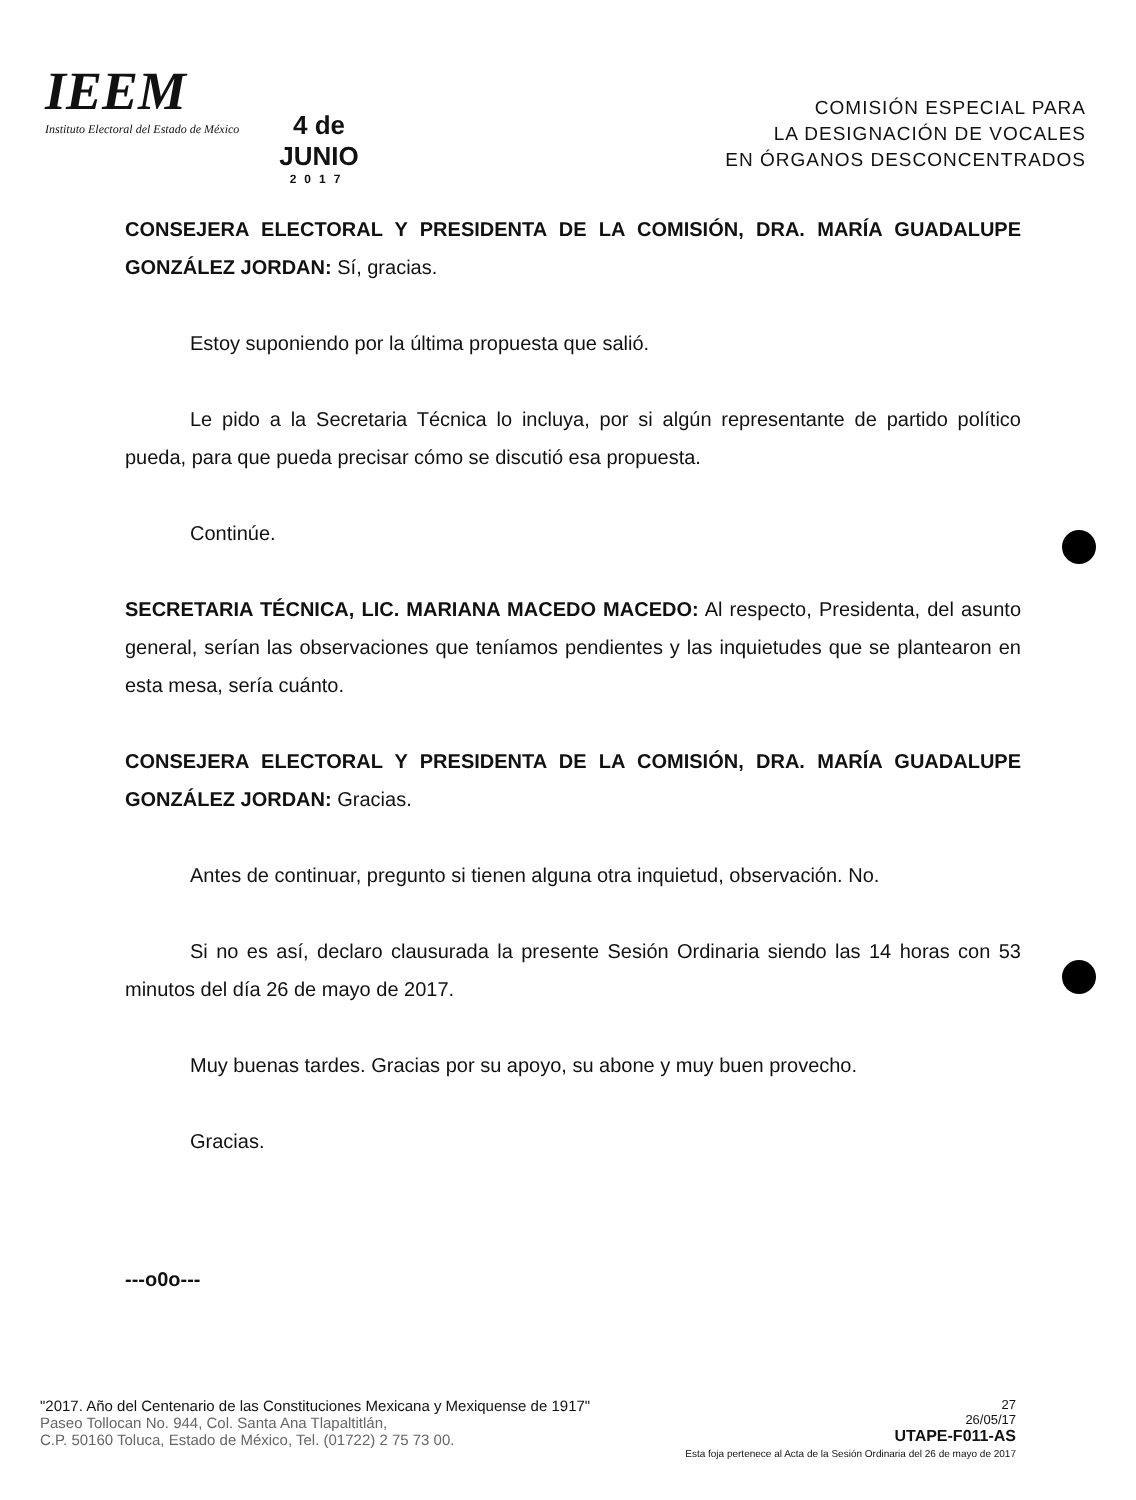IEEM
Instituto Electoral del Estado de México
4 de
JUNIO
2017
COMISIÓN ESPECIAL PARA
LA DESIGNACIÓN DE VOCALES
EN ÓRGANOS DESCONCENTRADOS
CONSEJERA ELECTORAL Y PRESIDENTA DE LA COMISIÓN, DRA. MARÍA GUADALUPE GONZÁLEZ JORDAN: Sí, gracias.
Estoy suponiendo por la última propuesta que salió.
Le pido a la Secretaria Técnica lo incluya, por si algún representante de partido político pueda, para que pueda precisar cómo se discutió esa propuesta.
Continúe.
SECRETARIA TÉCNICA, LIC. MARIANA MACEDO MACEDO: Al respecto, Presidenta, del asunto general, serían las observaciones que teníamos pendientes y las inquietudes que se plantearon en esta mesa, sería cuánto.
CONSEJERA ELECTORAL Y PRESIDENTA DE LA COMISIÓN, DRA. MARÍA GUADALUPE GONZÁLEZ JORDAN: Gracias.
Antes de continuar, pregunto si tienen alguna otra inquietud, observación. No.
Si no es así, declaro clausurada la presente Sesión Ordinaria siendo las 14 horas con 53 minutos del día 26 de mayo de 2017.
Muy buenas tardes. Gracias por su apoyo, su abone y muy buen provecho.
Gracias.
---o0o---
"2017. Año del Centenario de las Constituciones Mexicana y Mexiquense de 1917"
Paseo Tollocan No. 944, Col. Santa Ana Tlapaltitlán,
C.P. 50160 Toluca, Estado de México, Tel. (01722) 2 75 73 00.
27
26/05/17
UTAPE-F011-AS
Esta foja pertenece al Acta de la Sesión Ordinaria del 26 de mayo de 2017